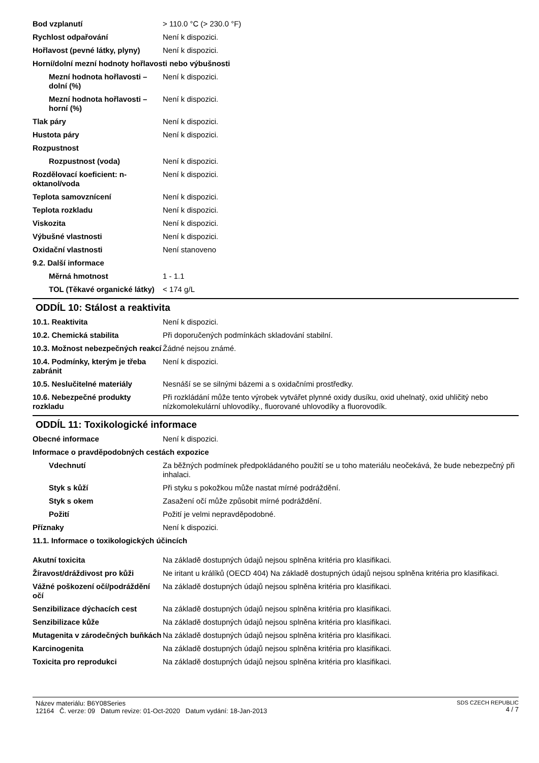Bod vzplanutí > 110.0 °C (> 230.0 °F)
Rychlost odpařování Není k dispozici.
Hořlavost (pevné látky, plyny)
Není k dispozici.
Horní/dolní mezní hodnoty hořlavosti nebo výbušnosti
Mezní hodnota hořlavosti – dolní (%)
Není k dispozici.
Mezní hodnota hořlavosti – horní (%)
Není k dispozici.
Tlak páry Není k dispozici.
Hustota páry Není k dispozici.
Rozpustnost
Rozpustnost (voda) Není k dispozici.
Rozdělovací koeficient: n-oktanol/voda
Není k dispozici.
Teplota samovznícení Není k dispozici.
Teplota rozkladu Není k dispozici.
Viskozita Není k dispozici.
Výbušné vlastnosti Není k dispozici.
Oxidační vlastnosti Není stanoveno
9.2. Další informace
Měrná hmotnost 1 - 1.1
TOL (Těkavé organické látky)
< 174 g/L
ODDÍL 10: Stálost a reaktivita
10.1. Reaktivita Není k dispozici.
10.2. Chemická stabilita Při doporučených podmínkách skladování stabilní.
10.3. Možnost nebezpečných reakcí
Žádné nejsou známé.
10.4. Podmínky, kterým je třeba zabránit
Není k dispozici.
10.5. Neslučitelné materiály Nesnáší se se silnými bázemi a s oxidačními prostředky.
10.6. Nebezpečné produkty rozkladu
Při rozkládání může tento výrobek vytvářet plynné oxidy dusíku, oxid uhelnatý, oxid uhličitý nebo nízkomolekulární uhlovodíky., fluorované uhlovodíky a fluorovodík.
ODDÍL 11: Toxikologické informace
Obecné informace Není k dispozici.
Informace o pravděpodobných cestách expozice
Vdechnutí Za běžných podmínek předpokládaného použití se u toho materiálu neočekává, že bude nebezpečný při inhalaci.
Styk s kůží Při styku s pokožkou může nastat mírné podráždění.
Styk s okem Zasažení očí může způsobit mírné podráždění.
Požití Požití je velmi nepravděpodobné.
Příznaky Není k dispozici.
11.1. Informace o toxikologických účincích
Akutní toxicita Na základě dostupných údajů nejsou splněna kritéria pro klasifikaci.
Žíravost/dráždivost pro kůži Ne iritant u králíků (OECD 404) Na základě dostupných údajů nejsou splněna kritéria pro klasifikaci.
Vážné poškození očí/podráždění očí
Na základě dostupných údajů nejsou splněna kritéria pro klasifikaci.
Senzibilizace dýchacích cest Na základě dostupných údajů nejsou splněna kritéria pro klasifikaci.
Senzibilizace kůže Na základě dostupných údajů nejsou splněna kritéria pro klasifikaci.
Mutagenita v zárodečných buňkách
Na základě dostupných údajů nejsou splněna kritéria pro klasifikaci.
Karcinogenita Na základě dostupných údajů nejsou splněna kritéria pro klasifikaci.
Toxicita pro reprodukci Na základě dostupných údajů nejsou splněna kritéria pro klasifikaci.
Název materiálu: B6Y08Series
12164 Č. verze: 09 Datum revize: 01-Oct-2020 Datum vydání: 18-Jan-2013
SDS CZECH REPUBLIC
4 / 7